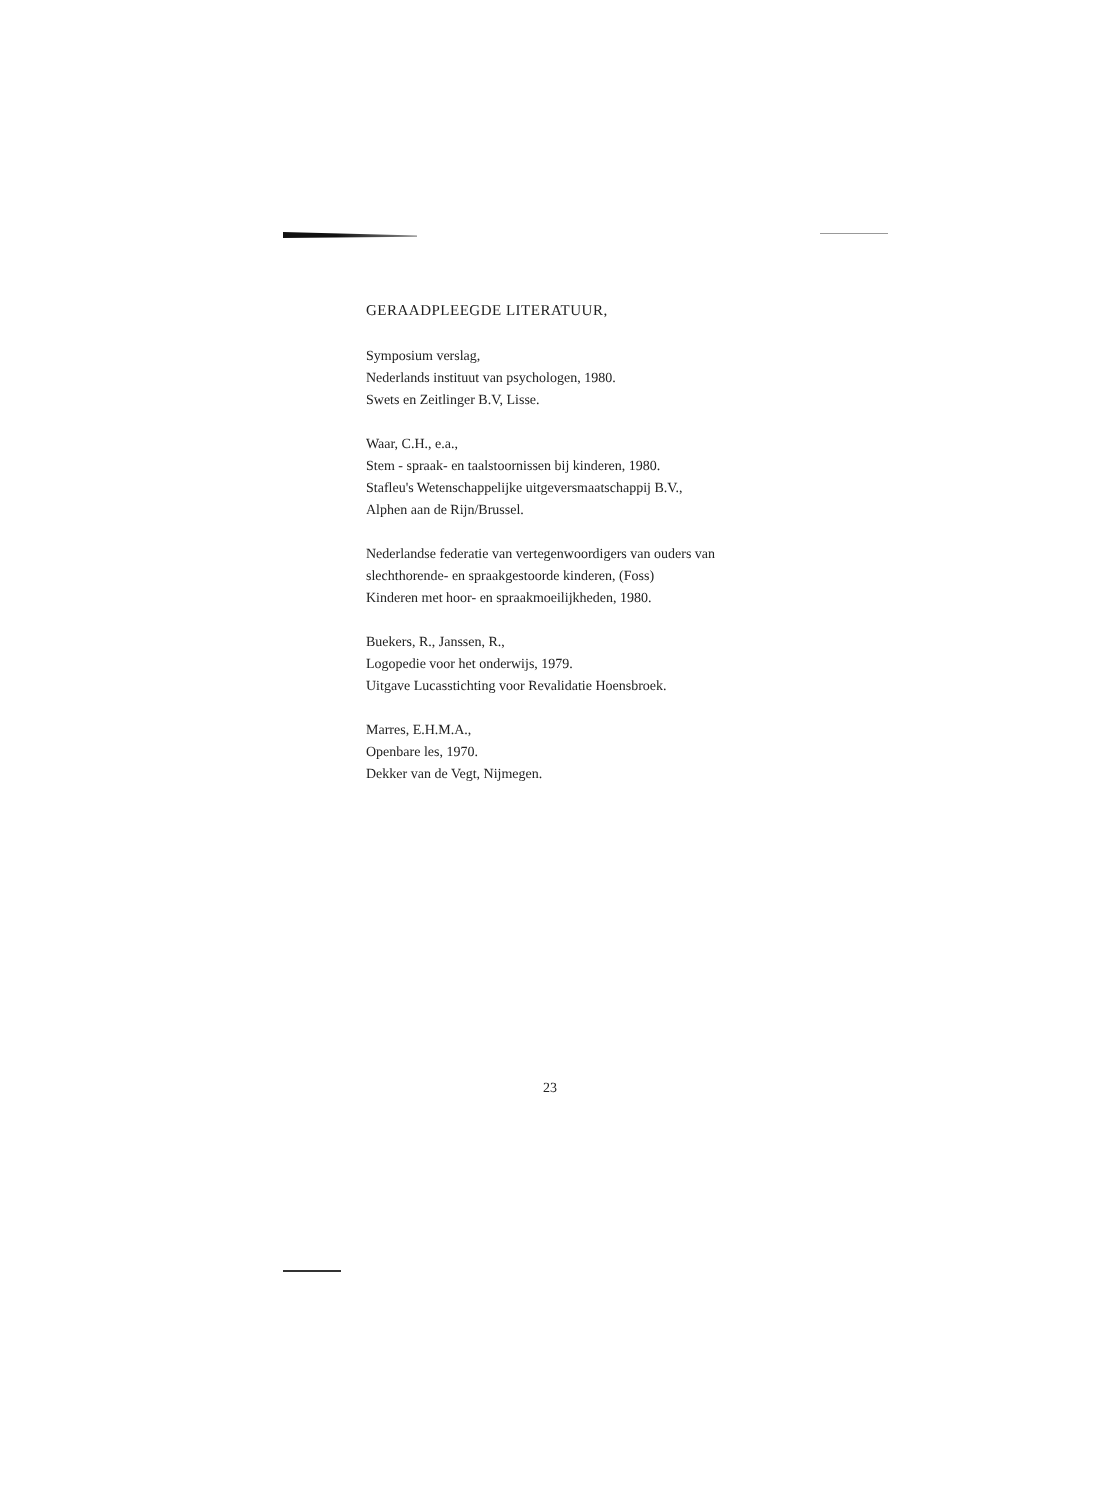GERAADPLEEGDE LITERATUUR,
Symposium verslag,
Nederlands instituut van psychologen, 1980.
Swets en Zeitlinger B.V, Lisse.
Waar, C.H., e.a.,
Stem - spraak- en taalstoornissen bij kinderen, 1980.
Stafleu's Wetenschappelijke uitgeversmaatschappij B.V.,
Alphen aan de Rijn/Brussel.
Nederlandse federatie van vertegenwoordigers van ouders van
slechthorende- en spraakgestoorde kinderen, (Foss)
Kinderen met hoor- en spraakmoeilijkheden, 1980.
Buekers, R., Janssen, R.,
Logopedie voor het onderwijs, 1979.
Uitgave Lucasstichting voor Revalidatie Hoensbroek.
Marres, E.H.M.A.,
Openbare les, 1970.
Dekker van de Vegt, Nijmegen.
23